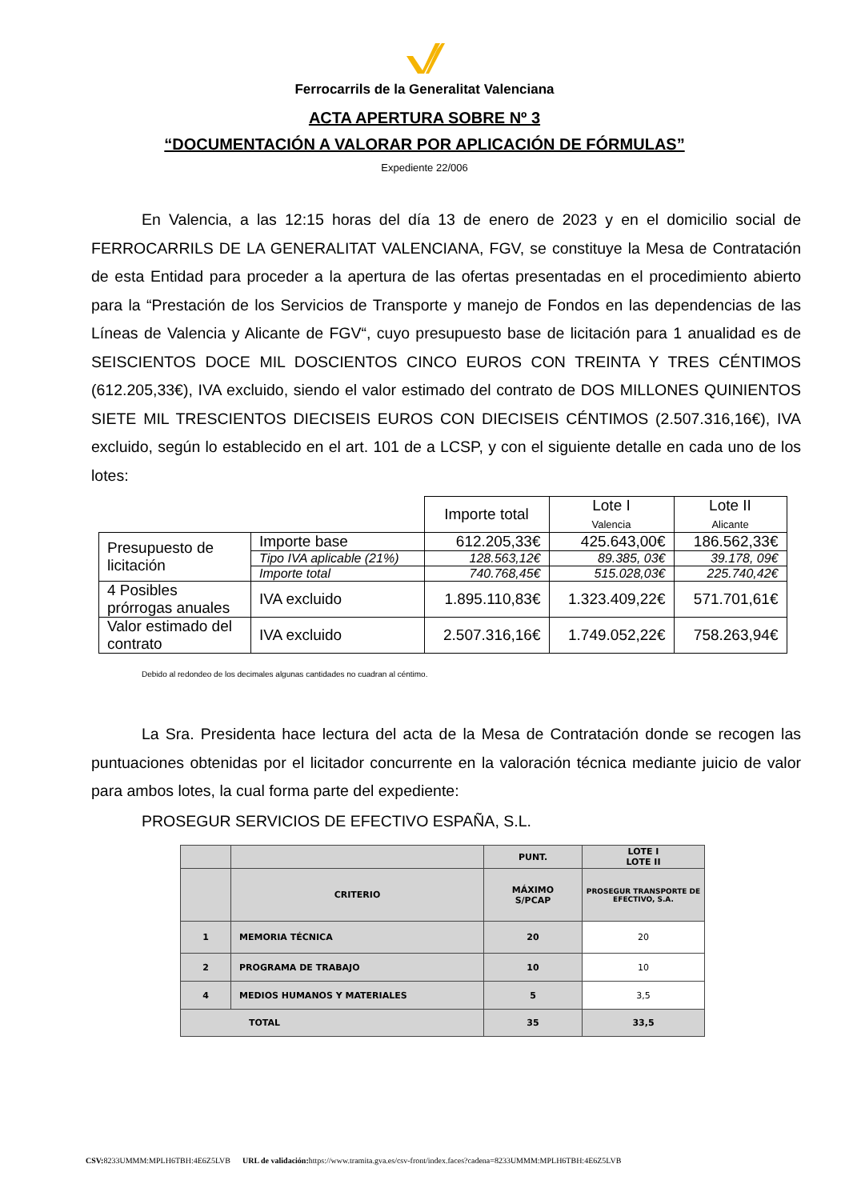Ferrocarrils de la Generalitat Valenciana
ACTA APERTURA SOBRE Nº 3
“DOCUMENTACIÓN A VALORAR POR APLICACIÓN DE FÓRMULAS”
Expediente 22/006
En Valencia, a las 12:15 horas del día 13 de enero de 2023 y en el domicilio social de FERROCARRILS DE LA GENERALITAT VALENCIANA, FGV, se constituye la Mesa de Contratación de esta Entidad para proceder a la apertura de las ofertas presentadas en el procedimiento abierto para la “Prestación de los Servicios de Transporte y manejo de Fondos en las dependencias de las Líneas de Valencia y Alicante de FGV“, cuyo presupuesto base de licitación para 1 anualidad es de SEISCIENTOS DOCE MIL DOSCIENTOS CINCO EUROS CON TREINTA Y TRES CÉNTIMOS (612.205,33€), IVA excluido, siendo el valor estimado del contrato de DOS MILLONES QUINIENTOS SIETE MIL TRESCIENTOS DIECISEIS EUROS CON DIECISEIS CÉNTIMOS (2.507.316,16€), IVA excluido, según lo establecido en el art. 101 de a LCSP, y con el siguiente detalle en cada uno de los lotes:
| | | Importe total | Lote I Valencia | Lote II Alicante |
| Presupuesto de licitación | Importe base | 612.205,33€ | 425.643,00€ | 186.562,33€ |
| | Tipo IVA aplicable (21%) | 128.563,12€ | 89.385, 03€ | 39.178, 09€ |
| | Importe total | 740.768,45€ | 515.028,03€ | 225.740,42€ |
| 4 Posibles prórrogas anuales | IVA excluido | 1.895.110,83€ | 1.323.409,22€ | 571.701,61€ |
| Valor estimado del contrato | IVA excluido | 2.507.316,16€ | 1.749.052,22€ | 758.263,94€ |
Debido al redondeo de los decimales algunas cantidades no cuadran al céntimo.
La Sra. Presidenta hace lectura del acta de la Mesa de Contratación donde se recogen las puntuaciones obtenidas por el licitador concurrente en la valoración técnica mediante juicio de valor para ambos lotes, la cual forma parte del expediente:
PROSEGUR SERVICIOS DE EFECTIVO ESPAÑA, S.L.
| | | PUNT. | LOTE I LOTE II |
| --- | --- | --- | --- |
| | CRITERIO | MÁXIMO S/PCAP | PROSEGUR TRANSPORTE DE EFECTIVO, S.A. |
| 1 | MEMORIA TÉCNICA | 20 | 20 |
| 2 | PROGRAMA DE TRABAJO | 10 | 10 |
| 4 | MEDIOS HUMANOS Y MATERIALES | 5 | 3,5 |
| TOTAL | | 35 | 33,5 |
CSV: 8233UMMM:MPLH6TBH:4E6Z5LVB URL de validación: https://www.tramita.gva.es/csv-front/index.faces?cadena=8233UMMM:MPLH6TBH:4E6Z5LVB